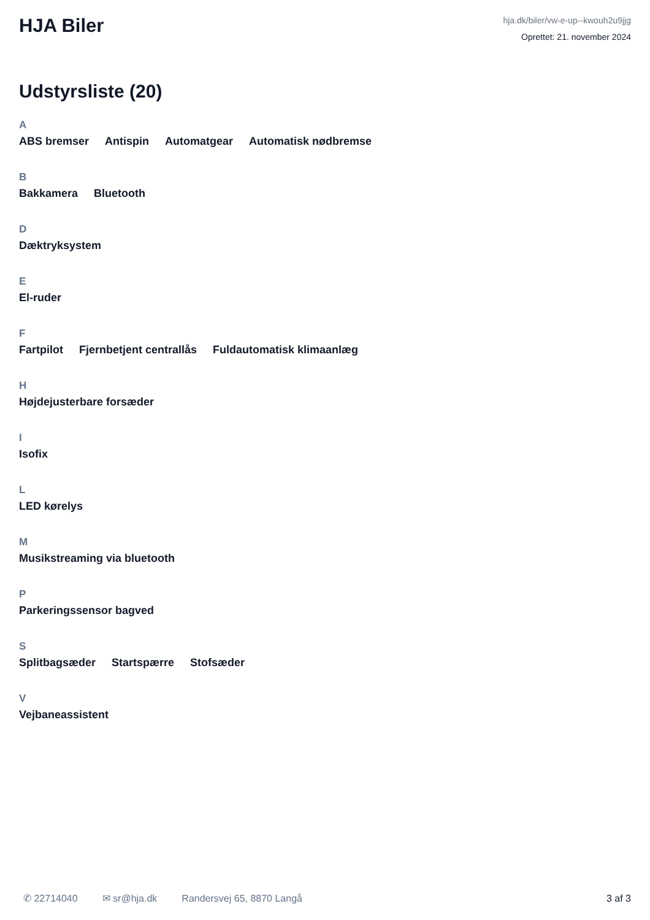HJA Biler
hja.dk/biler/vw-e-up--kwouh2u9jjg
Oprettet: 21. november 2024
Udstyrsliste (20)
A
ABS bremser Antispin Automatgear Automatisk nødbremse
B
Bakkamera Bluetooth
D
Dæktryksystem
E
El-ruder
F
Fartpilot Fjernbetjent centrallås Fuldautomatisk klimaanlæg
H
Højdejusterbare forsæder
I
Isofix
L
LED kørelys
M
Musikstreaming via bluetooth
P
Parkeringssensor bagved
S
Splitbagsæder Startspærre Stofsæder
V
Vejbaneassistent
✆ 22714040 ✉ sr@hja.dk Randersvej 65, 8870 Langå 3 af 3